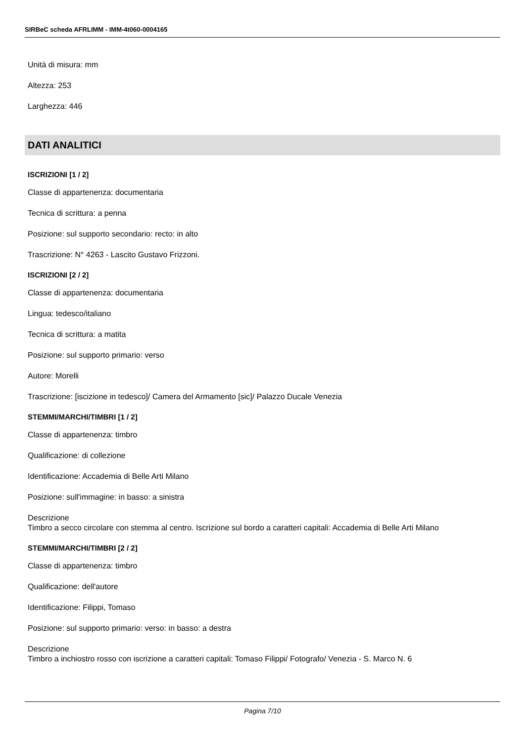SIRBeC scheda AFRLIMM - IMM-4t060-0004165
Unità di misura: mm
Altezza: 253
Larghezza: 446
DATI ANALITICI
ISCRIZIONI [1 / 2]
Classe di appartenenza: documentaria
Tecnica di scrittura: a penna
Posizione: sul supporto secondario: recto: in alto
Trascrizione: N° 4263 - Lascito Gustavo Frizzoni.
ISCRIZIONI [2 / 2]
Classe di appartenenza: documentaria
Lingua: tedesco/italiano
Tecnica di scrittura: a matita
Posizione: sul supporto primario: verso
Autore: Morelli
Trascrizione: [iscizione in tedesco]/ Camera del Armamento [sic]/ Palazzo Ducale Venezia
STEMMI/MARCHI/TIMBRI [1 / 2]
Classe di appartenenza: timbro
Qualificazione: di collezione
Identificazione: Accademia di Belle Arti Milano
Posizione: sull'immagine: in basso: a sinistra
Descrizione
Timbro a secco circolare con stemma al centro. Iscrizione sul bordo a caratteri capitali: Accademia di Belle Arti Milano
STEMMI/MARCHI/TIMBRI [2 / 2]
Classe di appartenenza: timbro
Qualificazione: dell'autore
Identificazione: Filippi, Tomaso
Posizione: sul supporto primario: verso: in basso: a destra
Descrizione
Timbro a inchiostro rosso con iscrizione a caratteri capitali: Tomaso Filippi/ Fotografo/ Venezia - S. Marco N. 6
Pagina 7/10